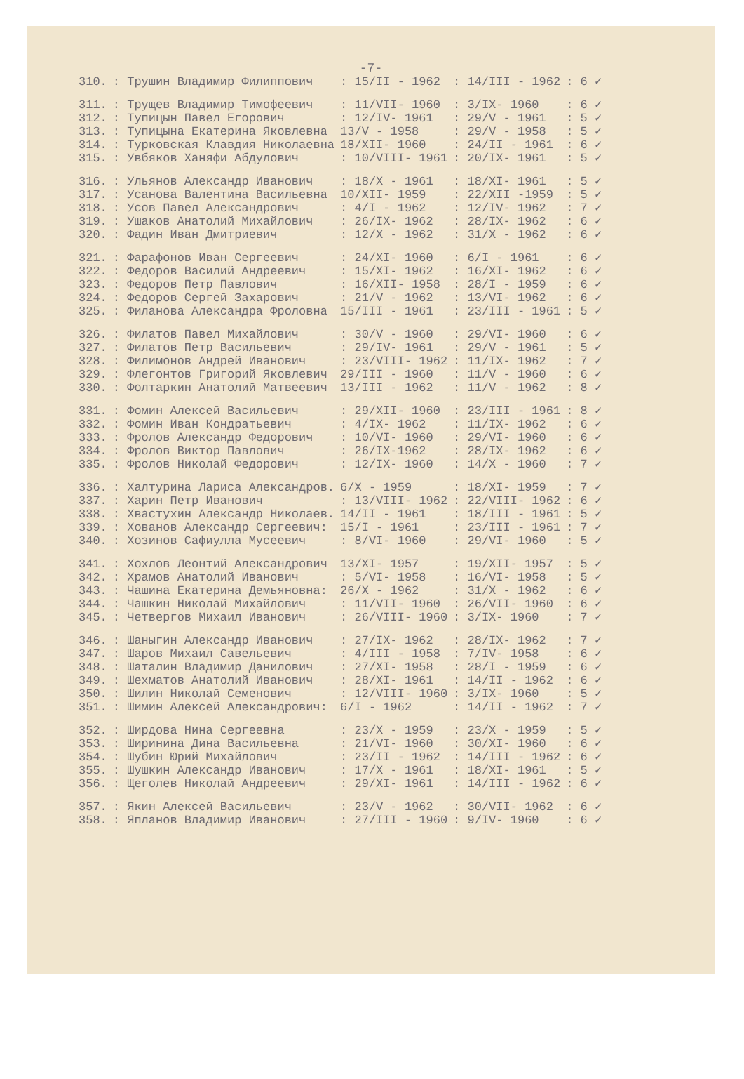-7-
| 310. | : Трушин Владимир Филиппович | : 15/II - 1962 | : 14/III - 1962 | : 6 ✓ |
| 311. | : Трущев Владимир Тимофеевич | : 11/VII- 1960 | : 3/IX- 1960 | : 6 ✓ |
| 312. | : Тупицын Павел Егорович | : 12/IV- 1961 | : 29/V - 1961 | : 5 ✓ |
| 313. | : Тупицына Екатерина Яковлевна | 13/V - 1958 | : 29/V - 1958 | : 5 ✓ |
| 314. | : Турковская Клавдия Николаевна | 18/XII- 1960 | : 24/II - 1961 | : 6 ✓ |
| 315. | : Увбяков Ханяфи Абдулович | : 10/VIII- 1961 | : 20/IX- 1961 | : 5 ✓ |
| 316. | : Ульянов Александр Иванович | : 18/X - 1961 | : 18/XI- 1961 | : 5 ✓ |
| 317. | : Усанова Валентина Васильевна | 10/XII- 1959 | : 22/XII -1959 | : 5 ✓ |
| 318. | : Усов Павел Александрович | : 4/I - 1962 | : 12/IV- 1962 | : 7 ✓ |
| 319. | : Ушаков Анатолий Михайлович | : 26/IX- 1962 | : 28/IX- 1962 | : 6 ✓ |
| 320. | : Фадин Иван Дмитриевич | : 12/X - 1962 | : 31/X - 1962 | : 6 ✓ |
| 321. | : Фарафонов Иван Сергеевич | : 24/XI- 1960 | : 6/I - 1961 | : 6 ✓ |
| 322. | : Федоров Василий Андреевич | : 15/XI- 1962 | : 16/XI- 1962 | : 6 ✓ |
| 323. | : Федоров Петр Павлович | : 16/XII- 1958 | : 28/I - 1959 | : 6 ✓ |
| 324. | : Федоров Сергей Захарович | : 21/V - 1962 | : 13/VI- 1962 | : 6 ✓ |
| 325. | : Филанова Александра Фроловна | 15/III - 1961 | : 23/III - 1961 | : 5 ✓ |
| 326. | : Филатов Павел Михайлович | : 30/V - 1960 | : 29/VI- 1960 | : 6 ✓ |
| 327. | : Филатов Петр Васильевич | : 29/IV- 1961 | : 29/V - 1961 | : 5 ✓ |
| 328. | : Филимонов Андрей Иванович | : 23/VIII- 1962 | : 11/IX- 1962 | : 7 ✓ |
| 329. | : Флегонтов Григорий Яковлевич | 29/III - 1960 | : 11/V - 1960 | : 6 ✓ |
| 330. | : Фолтаркин Анатолий Матвеевич | 13/III - 1962 | : 11/V - 1962 | : 8 ✓ |
| 331. | : Фомин Алексей Васильевич | : 29/XII- 1960 | : 23/III - 1961 | : 8 ✓ |
| 332. | : Фомин Иван Кондратьевич | : 4/IX- 1962 | : 11/IX- 1962 | : 6 ✓ |
| 333. | : Фролов Александр Федорович | : 10/VI- 1960 | : 29/VI- 1960 | : 6 ✓ |
| 334. | : Фролов Виктор Павлович | : 26/IX-1962 | : 28/IX- 1962 | : 6 ✓ |
| 335. | : Фролов Николай Федорович | : 12/IX- 1960 | : 14/X - 1960 | : 7 ✓ |
| 336. | : Халтурина Лариса Александров. | 6/X - 1959 | : 18/XI- 1959 | : 7 ✓ |
| 337. | : Харин Петр Иванович | : 13/VIII- 1962 | : 22/VIII- 1962 | : 6 ✓ |
| 338. | : Хвастухин Александр Николаев. | 14/II - 1961 | : 18/III - 1961 | : 5 ✓ |
| 339. | : Хованов Александр Сергеевич: | 15/I - 1961 | : 23/III - 1961 | : 7 ✓ |
| 340. | : Хозинов Сафиулла Мусеевич | : 8/VI- 1960 | : 29/VI- 1960 | : 5 ✓ |
| 341. | : Хохлов Леонтий Александрович | 13/XI- 1957 | : 19/XII- 1957 | : 5 ✓ |
| 342. | : Храмов Анатолий Иванович | : 5/VI- 1958 | : 16/VI- 1958 | : 5 ✓ |
| 343. | : Чашина Екатерина Демьяновна: | 26/X - 1962 | : 31/X - 1962 | : 6 ✓ |
| 344. | : Чашкин Николай Михайлович | : 11/VII- 1960 | : 26/VII- 1960 | : 6 ✓ |
| 345. | : Четвергов Михаил Иванович | : 26/VIII- 1960 | : 3/IX- 1960 | : 7 ✓ |
| 346. | : Шаныгин Александр Иванович | : 27/IX- 1962 | : 28/IX- 1962 | : 7 ✓ |
| 347. | : Шаров Михаил Савельевич | : 4/III - 1958 | : 7/IV- 1958 | : 6 ✓ |
| 348. | : Шаталин Владимир Данилович | : 27/XI- 1958 | : 28/I - 1959 | : 6 ✓ |
| 349. | : Шехматов Анатолий Иванович | : 28/XI- 1961 | : 14/II - 1962 | : 6 ✓ |
| 350. | : Шилин Николай Семенович | : 12/VIII- 1960 | : 3/IX- 1960 | : 5 ✓ |
| 351. | : Шимин Алексей Александрович: | 6/I - 1962 | : 14/II - 1962 | : 7 ✓ |
| 352. | : Ширдова Нина Сергеевна | : 23/X - 1959 | : 23/X - 1959 | : 5 ✓ |
| 353. | : Ширинина Дина Васильевна | : 21/VI- 1960 | : 30/XI- 1960 | : 6 ✓ |
| 354. | : Шубин Юрий Михайлович | : 23/II - 1962 | : 14/III - 1962 | : 6 ✓ |
| 355. | : Шушкин Александр Иванович | : 17/X - 1961 | : 18/XI- 1961 | : 5 ✓ |
| 356. | : Щеголев Николай Андреевич | : 29/XI- 1961 | : 14/III - 1962 | : 6 ✓ |
| 357. | : Якин Алексей Васильевич | : 23/V - 1962 | : 30/VII- 1962 | : 6 ✓ |
| 358. | : Япланов Владимир Иванович | : 27/III - 1960 | : 9/IV- 1960 | : 6 ✓ |